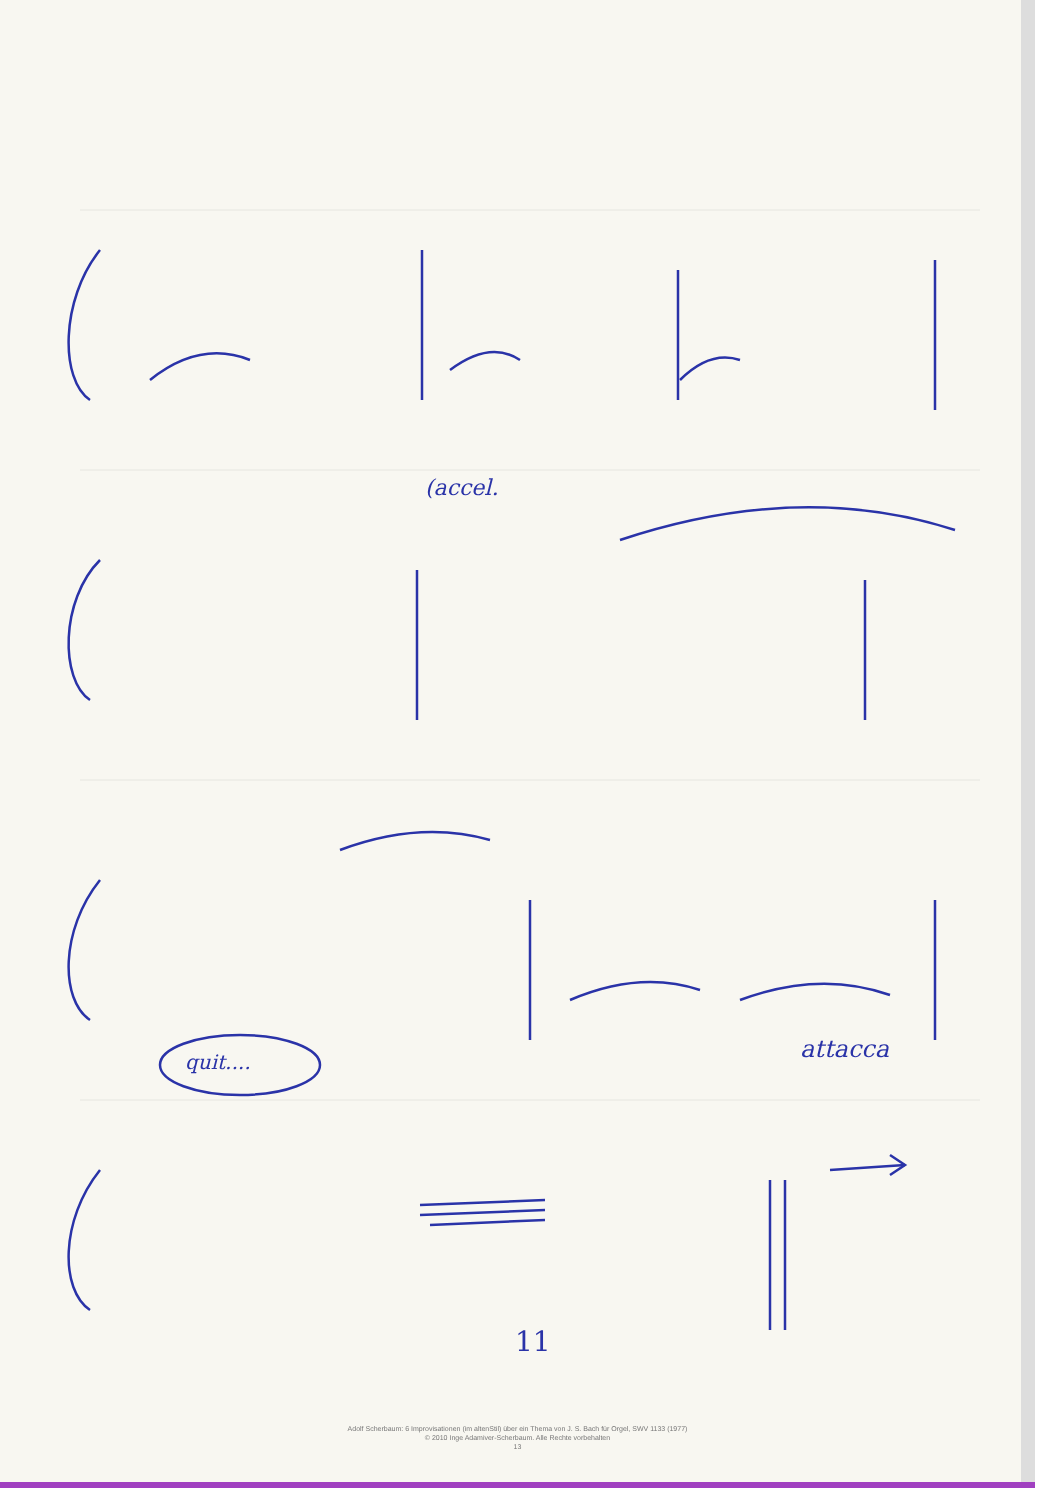(accel.
quit.... attacca
11
Adolf Scherbaum: 6 Improvisationen (im altenStil) über ein Thema von J. S. Bach für Orgel, SWV 1133 (1977)
© 2010 Inge Adamiver-Scherbaum. Alle Rechte vorbehalten
13